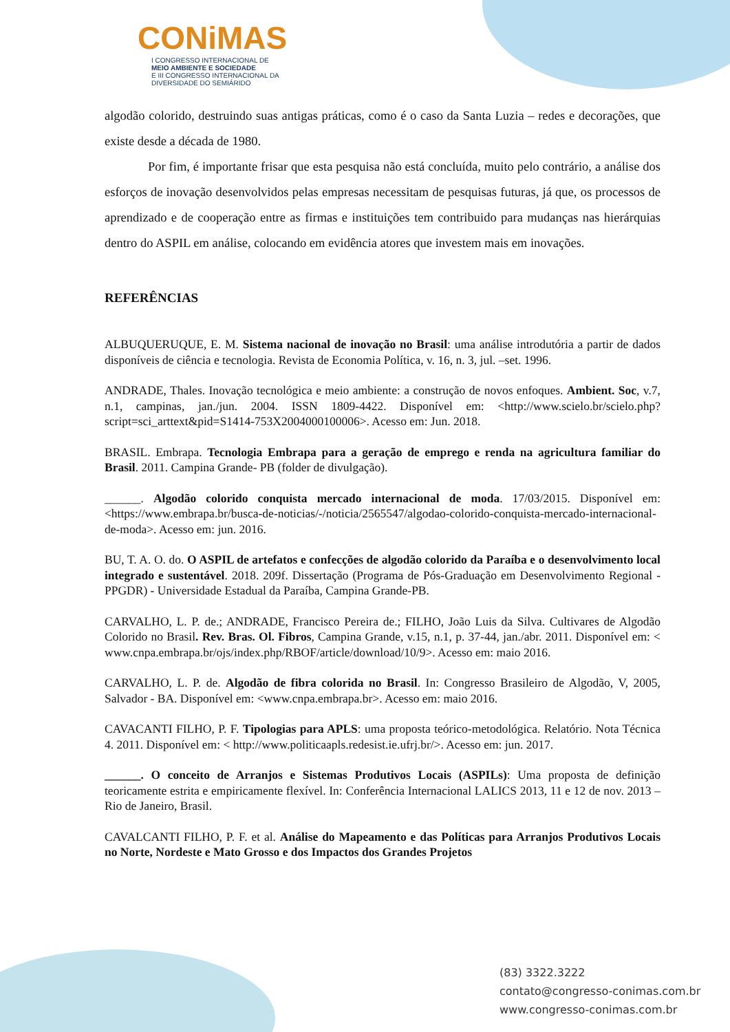CONiMAS
I CONGRESSO INTERNACIONAL DE
MEIO AMBIENTE E SOCIEDADE
E III CONGRESSO INTERNACIONAL DA DIVERSIDADE DO SEMIÁRIDO
algodão colorido, destruindo suas antigas práticas, como é o caso da Santa Luzia – redes e decorações, que existe desde a década de 1980.
Por fim, é importante frisar que esta pesquisa não está concluída, muito pelo contrário, a análise dos esforços de inovação desenvolvidos pelas empresas necessitam de pesquisas futuras, já que, os processos de aprendizado e de cooperação entre as firmas e instituições tem contribuido para mudanças nas hierárquias dentro do ASPIL em análise, colocando em evidência atores que investem mais em inovações.
REFERÊNCIAS
ALBUQUERUQUE, E. M. Sistema nacional de inovação no Brasil: uma análise introdutória a partir de dados disponíveis de ciência e tecnologia. Revista de Economia Política, v. 16, n. 3, jul. –set. 1996.
ANDRADE, Thales. Inovação tecnológica e meio ambiente: a construção de novos enfoques. Ambient. Soc, v.7, n.1, campinas, jan./jun. 2004. ISSN 1809-4422. Disponível em: <http://www.scielo.br/scielo.php?script=sci_arttext&pid=S1414-753X2004000100006>. Acesso em: Jun. 2018.
BRASIL. Embrapa. Tecnologia Embrapa para a geração de emprego e renda na agricultura familiar do Brasil. 2011. Campina Grande- PB (folder de divulgação).
______. Algodão colorido conquista mercado internacional de moda. 17/03/2015. Disponível em: <https://www.embrapa.br/busca-de-noticias/-/noticia/2565547/algodao-colorido-conquista-mercado-internacional-de-moda>. Acesso em: jun. 2016.
BU, T. A. O. do. O ASPIL de artefatos e confecções de algodão colorido da Paraíba e o desenvolvimento local integrado e sustentável. 2018. 209f. Dissertação (Programa de Pós-Graduação em Desenvolvimento Regional - PPGDR) - Universidade Estadual da Paraíba, Campina Grande-PB.
CARVALHO, L. P. de.; ANDRADE, Francisco Pereira de.; FILHO, João Luis da Silva. Cultivares de Algodão Colorido no Brasil. Rev. Bras. Ol. Fibros, Campina Grande, v.15, n.1, p. 37-44, jan./abr. 2011. Disponível em: < www.cnpa.embrapa.br/ojs/index.php/RBOF/article/download/10/9>. Acesso em: maio 2016.
CARVALHO, L. P. de. Algodão de fibra colorida no Brasil. In: Congresso Brasileiro de Algodão, V, 2005, Salvador - BA. Disponível em: <www.cnpa.embrapa.br>. Acesso em: maio 2016.
CAVACANTI FILHO, P. F. Tipologias para APLS: uma proposta teórico-metodológica. Relatório. Nota Técnica 4. 2011. Disponível em: < http://www.politicaapls.redesist.ie.ufrj.br/>. Acesso em: jun. 2017.
______. O conceito de Arranjos e Sistemas Produtivos Locais (ASPILs): Uma proposta de definição teoricamente estrita e empiricamente flexível. In: Conferência Internacional LALICS 2013, 11 e 12 de nov. 2013 – Rio de Janeiro, Brasil.
CAVALCANTI FILHO, P. F. et al. Análise do Mapeamento e das Políticas para Arranjos Produtivos Locais no Norte, Nordeste e Mato Grosso e dos Impactos dos Grandes Projetos
(83) 3322.3222
contato@congresso-conimas.com.br
www.congresso-conimas.com.br